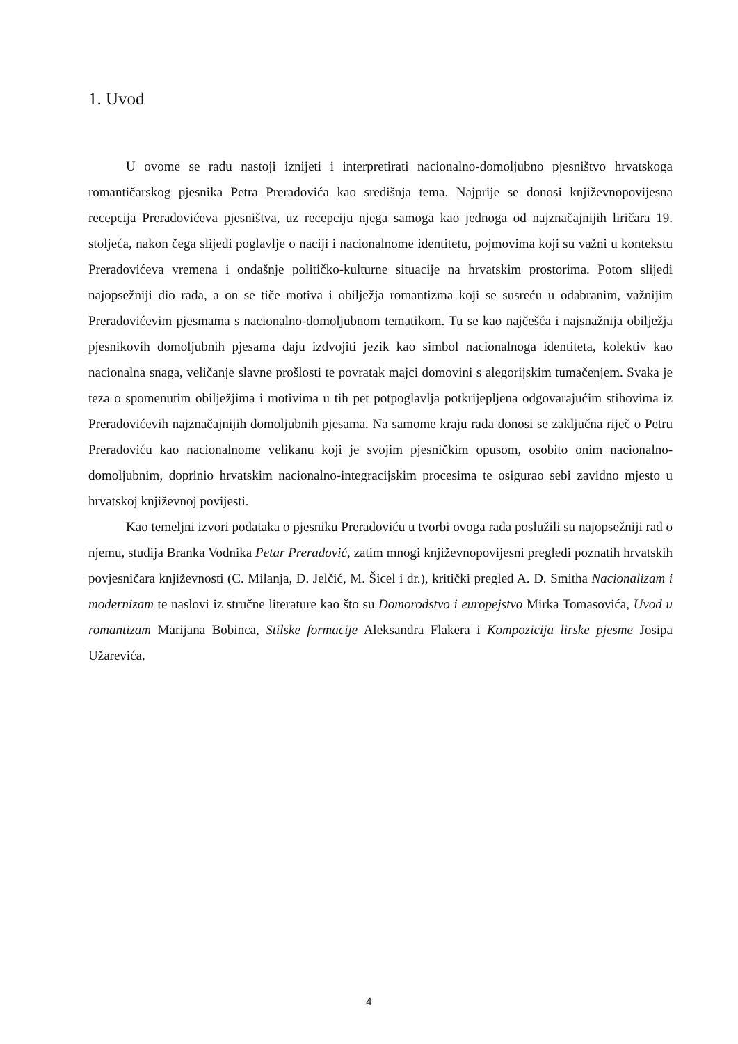1. Uvod
U ovome se radu nastoji iznijeti i interpretirati nacionalno-domoljubno pjesništvo hrvatskoga romantičarskog pjesnika Petra Preradovića kao središnja tema. Najprije se donosi književnopovijesna recepcija Preradovićeva pjesništva, uz recepciju njega samoga kao jednoga od najznačajnijih liričara 19. stoljeća, nakon čega slijedi poglavlje o naciji i nacionalnome identitetu, pojmovima koji su važni u kontekstu Preradovićeva vremena i ondašnje političko-kulturne situacije na hrvatskim prostorima. Potom slijedi najopsežniji dio rada, a on se tiče motiva i obilježja romantizma koji se susreću u odabranim, važnijim Preradovićevim pjesmama s nacionalno-domoljubnom tematikom. Tu se kao najčešća i najsnažnija obilježja pjesnikovih domoljubnih pjesama daju izdvojiti jezik kao simbol nacionalnoga identiteta, kolektiv kao nacionalna snaga, veličanje slavne prošlosti te povratak majci domovini s alegorijskim tumačenjem. Svaka je teza o spomenutim obilježjima i motivima u tih pet potpoglavlja potkrijepljena odgovarajućim stihovima iz Preradovićevih najznačajnijih domoljubnih pjesama. Na samome kraju rada donosi se zaključna riječ o Petru Preradoviću kao nacionalnome velikanu koji je svojim pjesničkim opusom, osobito onim nacionalno-domoljubnim, doprinio hrvatskim nacionalno-integracijskim procesima te osigurao sebi zavidno mjesto u hrvatskoj književnoj povijesti.
Kao temeljni izvori podataka o pjesniku Preradoviću u tvorbi ovoga rada poslužili su najopsežniji rad o njemu, studija Branka Vodnika Petar Preradović, zatim mnogi književnopovijesni pregledi poznatih hrvatskih povjesničara književnosti (C. Milanja, D. Jelčić, M. Šicel i dr.), kritički pregled A. D. Smitha Nacionalizam i modernizam te naslovi iz stručne literature kao što su Domorodstvo i europejstvo Mirka Tomasovića, Uvod u romantizam Marijana Bobinca, Stilske formacije Aleksandra Flakera i Kompozicija lirske pjesme Josipa Užarevića.
4